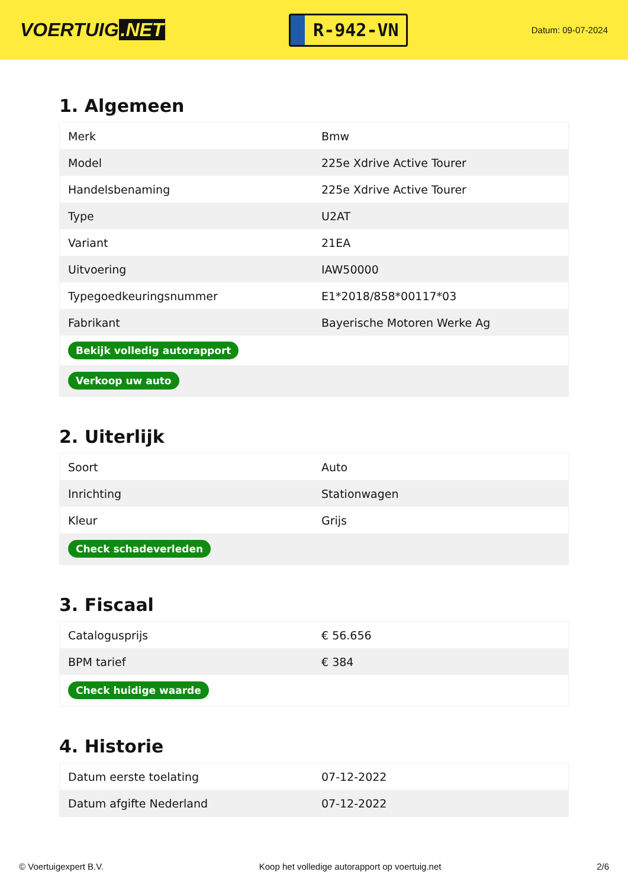VOERTUIG.NET
R-942-VN
Datum: 09-07-2024
1. Algemeen
| Merk | Bmw |
| Model | 225e Xdrive Active Tourer |
| Handelsbenaming | 225e Xdrive Active Tourer |
| Type | U2AT |
| Variant | 21EA |
| Uitvoering | IAW50000 |
| Typegoedkeuringsnummer | E1*2018/858*00117*03 |
| Fabrikant | Bayerische Motoren Werke Ag |
| Bekijk volledig autorapport | |
| Verkoop uw auto | |
2. Uiterlijk
| Soort | Auto |
| Inrichting | Stationwagen |
| Kleur | Grijs |
| Check schadeverleden | |
3. Fiscaal
| Catalogusprijs | € 56.656 |
| BPM tarief | € 384 |
| Check huidige waarde | |
4. Historie
| Datum eerste toelating | 07-12-2022 |
| Datum afgifte Nederland | 07-12-2022 |
© Voertuigexpert B.V. Koop het volledige autorapport op voertuig.net 2/6